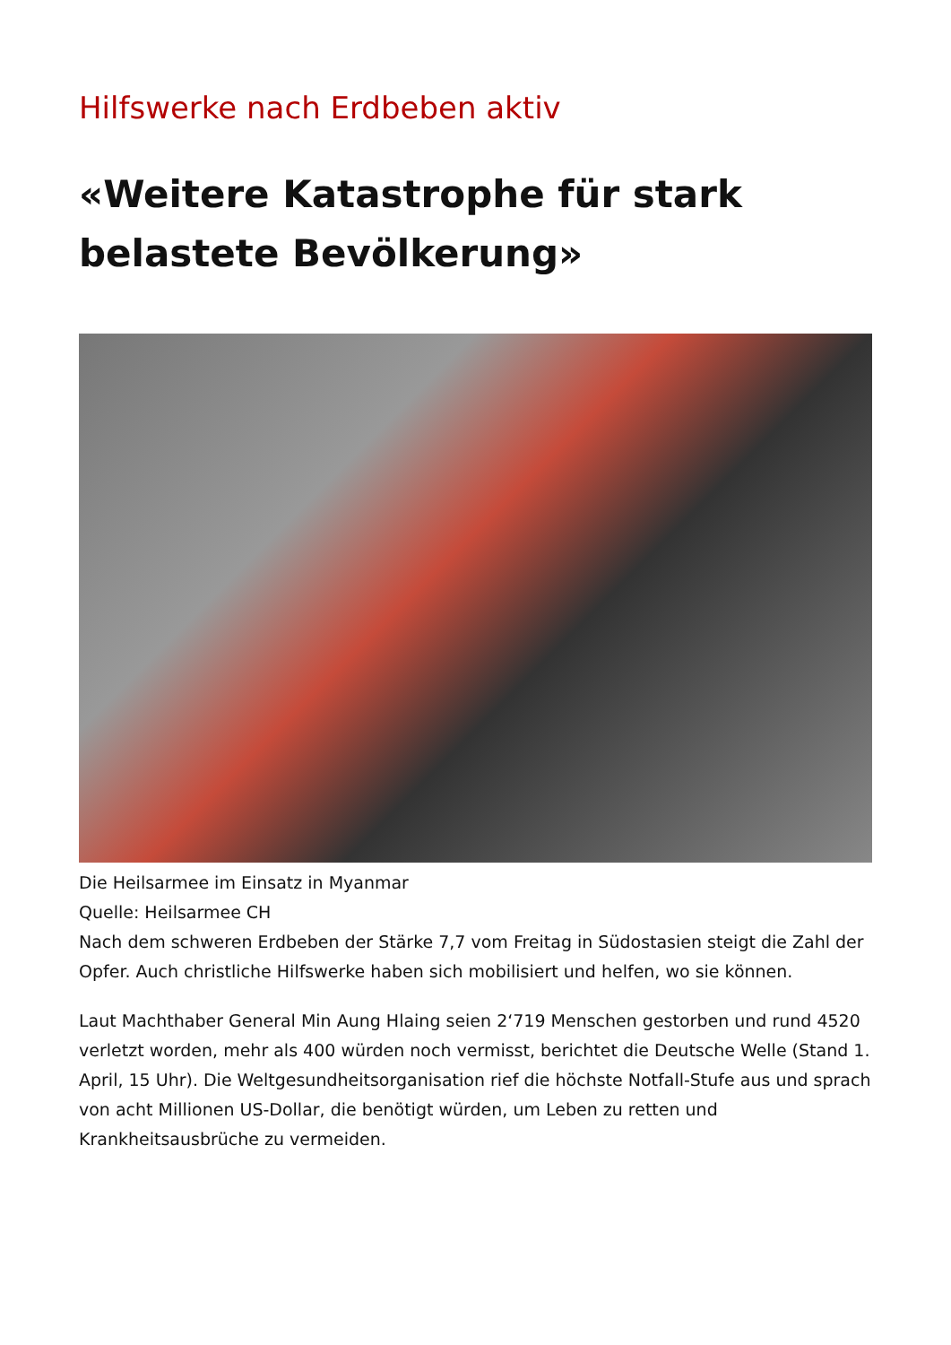Hilfswerke nach Erdbeben aktiv
«Weitere Katastrophe für stark belastete Bevölkerung»
Die Heilsarmee im Einsatz in Myanmar
Quelle: Heilsarmee CH
Nach dem schweren Erdbeben der Stärke 7,7 vom Freitag in Südostasien steigt die Zahl der Opfer. Auch christliche Hilfswerke haben sich mobilisiert und helfen, wo sie können.
Laut Machthaber General Min Aung Hlaing seien 2‘719 Menschen gestorben und rund 4520 verletzt worden, mehr als 400 würden noch vermisst, berichtet die Deutsche Welle (Stand 1. April, 15 Uhr). Die Weltgesundheitsorganisation rief die höchste Notfall-Stufe aus und sprach von acht Millionen US-Dollar, die benötigt würden, um Leben zu retten und Krankheitsausbrüche zu vermeiden.